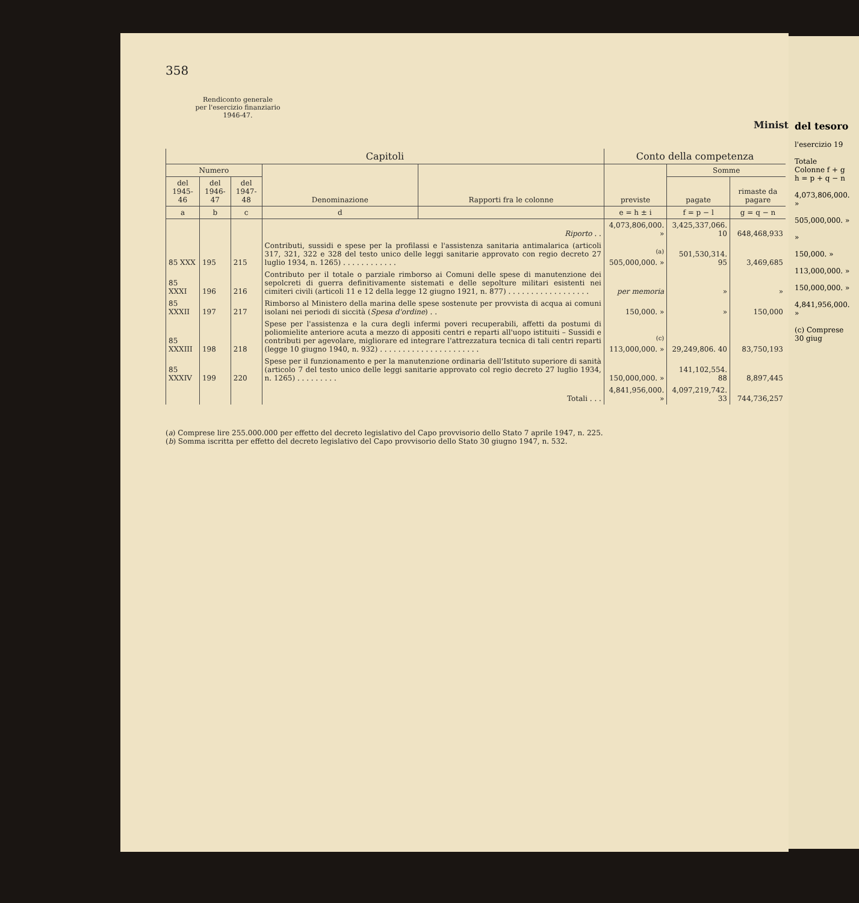358
Rendiconto generale
per l'esercizio finanziario
1946-47.
Minist
| Capitoli | | | | | Conto della competenza | | |
| --- | --- | --- | --- | --- | --- | --- | --- |
| Numero | | | Denominazione | Rapporti fra le colonne | previste | Somme | |
| del 1945-46 | del 1946-47 | del 1947-48 | | | | pagate | rimaste da pagare |
| a | b | c | d | | e = h ± i | f = p − l | g = q − n |
| | | | Riporto . . | | 4,073,806,000. » | 3,425,337,066. 10 | 648,468,933 |
| 85 XXX | 195 | 215 | Contributi, sussidi e spese per la profilassi e l'assistenza sanitaria antimalarica (articoli 317, 321, 322 e 328 del testo unico delle leggi sanitarie approvato con regio decreto 27 luglio 1934, n. 1265) . . . . . . . . . . . . | | <sup>(a)</sup> 505,000,000. » | 501,530,314. 95 | 3,469,685 |
| 85 XXXI | 196 | 216 | Contributo per il totale o parziale rimborso ai Comuni delle spese di manutenzione dei sepolcreti di guerra definitivamente sistemati e delle sepolture militari esistenti nei cimiteri civili (articoli 11 e 12 della legge 12 giugno 1921, n. 877) . . . . . . . . . . . . . . . . . . | | per memoria | » | » |
| 85 XXXII | 197 | 217 | Rimborso al Ministero della marina delle spese sostenute per provvista di acqua ai comuni isolani nei periodi di siccità ( Spesa d'ordine ) . . | | 150,000. » | » | 150,000 |
| 85 XXXIII | 198 | 218 | Spese per l'assistenza e la cura degli infermi poveri recuperabili, affetti da postumi di poliomielite anteriore acuta a mezzo di appositi centri e reparti all'uopo istituiti – Sussidi e contributi per agevolare, migliorare ed integrare l'attrezzatura tecnica di tali centri reparti (legge 10 giugno 1940, n. 932) . . . . . . . . . . . . . . . . . . . . . . | | <sup>(c)</sup> 113,000,000. » | 29,249,806. 40 | 83,750,193 |
| 85 XXXIV | 199 | 220 | Spese per il funzionamento e per la manutenzione ordinaria dell'Istituto superiore di sanità (articolo 7 del testo unico delle leggi sanitarie approvato col regio decreto 27 luglio 1934, n. 1265) . . . . . . . . . | | 150,000,000. » | 141,102,554. 88 | 8,897,445 |
| | | | Totali . . . | | 4,841,956,000. » | 4,097,219,742. 33 | 744,736,257 |
(a) Comprese lire 255.000.000 per effetto del decreto legislativo del Capo provvisorio dello Stato 7 aprile 1947, n. 225.
(b) Somma iscritta per effetto del decreto legislativo del Capo provvisorio dello Stato 30 giugno 1947, n. 532.
del tesoro
l'esercizio 19
Totale
Colonne f + g
h = p + q − n
4,073,806,000. »
505,000,000. »
»
150,000. »
113,000,000. »
150,000,000. »
4,841,956,000. »
(c) Comprese
30 giug